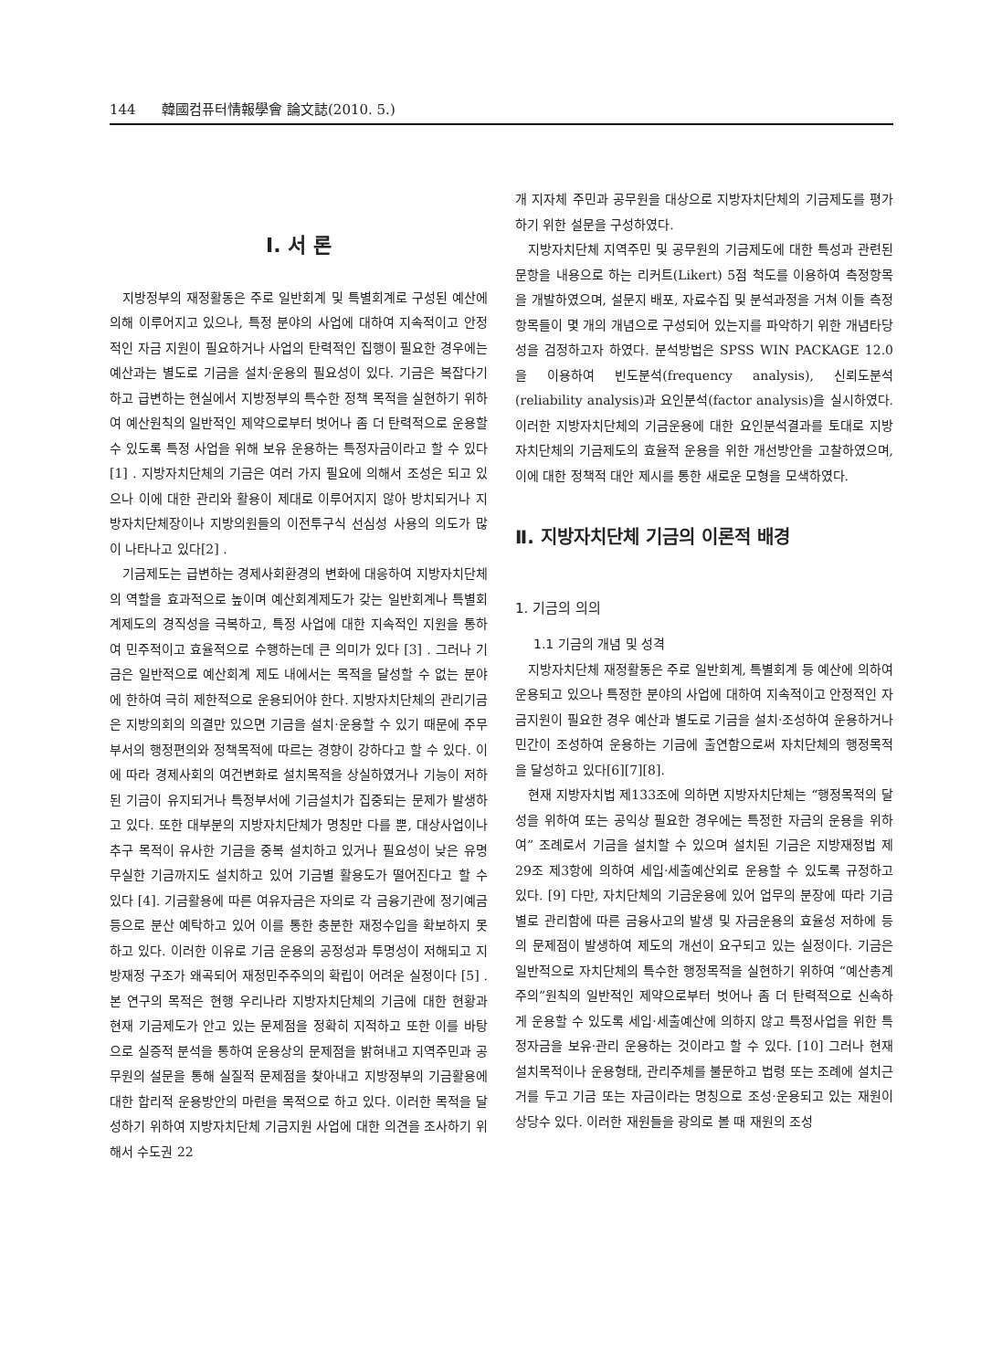144 韓國컴퓨터情報學會 論文誌(2010. 5.)
Ⅰ. 서 론
지방정부의 재정활동은 주로 일반회계 및 특별회계로 구성된 예산에 의해 이루어지고 있으나, 특정 분야의 사업에 대하여 지속적이고 안정적인 자금 지원이 필요하거나 사업의 탄력적인 집행이 필요한 경우에는 예산과는 별도로 기금을 설치·운용의 필요성이 있다. 기금은 복잡다기하고 급변하는 현실에서 지방정부의 특수한 정책 목적을 실현하기 위하여 예산원칙의 일반적인 제약으로부터 벗어나 좀 더 탄력적으로 운용할 수 있도록 특정 사업을 위해 보유 운용하는 특정자금이라고 할 수 있다 [1] . 지방자치단체의 기금은 여러 가지 필요에 의해서 조성은 되고 있으나 이에 대한 관리와 활용이 제대로 이루어지지 않아 방치되거나 지방자치단체장이나 지방의원들의 이전투구식 선심성 사용의 의도가 많이 나타나고 있다[2] .
기금제도는 급변하는 경제사회환경의 변화에 대응하여 지방자치단체의 역할을 효과적으로 높이며 예산회계제도가 갖는 일반회계나 특별회계제도의 경직성을 극복하고, 특정 사업에 대한 지속적인 지원을 통하여 민주적이고 효율적으로 수행하는데 큰 의미가 있다 [3] . 그러나 기금은 일반적으로 예산회계 제도 내에서는 목적을 달성할 수 없는 분야에 한하여 극히 제한적으로 운용되어야 한다. 지방자치단체의 관리기금은 지방의회의 의결만 있으면 기금을 설치·운용할 수 있기 때문에 주무부서의 행정편의와 정책목적에 따르는 경향이 강하다고 할 수 있다. 이에 따라 경제사회의 여건변화로 설치목적을 상실하였거나 기능이 저하된 기금이 유지되거나 특정부서에 기금설치가 집중되는 문제가 발생하고 있다. 또한 대부분의 지방자치단체가 명칭만 다를 뿐, 대상사업이나 추구 목적이 유사한 기금을 중복 설치하고 있거나 필요성이 낮은 유명무실한 기금까지도 설치하고 있어 기금별 활용도가 떨어진다고 할 수 있다 [4]. 기금활용에 따른 여유자금은 자의로 각 금융기관에 정기예금 등으로 분산 예탁하고 있어 이를 통한 충분한 재정수입을 확보하지 못하고 있다. 이러한 이유로 기금 운용의 공정성과 투명성이 저해되고 지방재정 구조가 왜곡되어 재정민주주의의 확립이 어려운 실정이다 [5] . 본 연구의 목적은 현행 우리나라 지방자치단체의 기금에 대한 현황과 현재 기금제도가 안고 있는 문제점을 정확히 지적하고 또한 이를 바탕으로 실증적 분석을 통하여 운용상의 문제점을 밝혀내고 지역주민과 공무원의 설문을 통해 실질적 문제점을 찾아내고 지방정부의 기금활용에 대한 합리적 운용방안의 마련을 목적으로 하고 있다. 이러한 목적을 달성하기 위하여 지방자치단체 기금지원 사업에 대한 의견을 조사하기 위해서 수도권 22
개 지자체 주민과 공무원을 대상으로 지방자치단체의 기금제도를 평가하기 위한 설문을 구성하였다.
지방자치단체 지역주민 및 공무원의 기금제도에 대한 특성과 관련된 문항을 내용으로 하는 리커트(Likert) 5점 척도를 이용하여 측정항목을 개발하였으며, 설문지 배포, 자료수집 및 분석과정을 거쳐 이들 측정항목들이 몇 개의 개념으로 구성되어 있는지를 파악하기 위한 개념타당성을 검정하고자 하였다. 분석방법은 SPSS WIN PACKAGE 12.0을 이용하여 빈도분석(frequency analysis), 신뢰도분석(reliability analysis)과 요인분석(factor analysis)을 실시하였다. 이러한 지방자치단체의 기금운용에 대한 요인분석결과를 토대로 지방자치단체의 기금제도의 효율적 운용을 위한 개선방안을 고찰하였으며, 이에 대한 정책적 대안 제시를 통한 새로운 모형을 모색하였다.
Ⅱ. 지방자치단체 기금의 이론적 배경
1. 기금의 의의
1.1 기금의 개념 및 성격
지방자치단체 재정활동은 주로 일반회계, 특별회계 등 예산에 의하여 운용되고 있으나 특정한 분야의 사업에 대하여 지속적이고 안정적인 자금지원이 필요한 경우 예산과 별도로 기금을 설치·조성하여 운용하거나 민간이 조성하여 운용하는 기금에 출연함으로써 자치단체의 행정목적을 달성하고 있다[6][7][8].
현재 지방자치법 제133조에 의하면 지방자치단체는 “행정목적의 달성을 위하여 또는 공익상 필요한 경우에는 특정한 자금의 운용을 위하여” 조례로서 기금을 설치할 수 있으며 설치된 기금은 지방재정법 제29조 제3항에 의하여 세입·세출예산외로 운용할 수 있도록 규정하고 있다. [9] 다만, 자치단체의 기금운용에 있어 업무의 분장에 따라 기금별로 관리함에 따른 금융사고의 발생 및 자금운용의 효율성 저하에 등의 문제점이 발생하여 제도의 개선이 요구되고 있는 실정이다. 기금은 일반적으로 자치단체의 특수한 행정목적을 실현하기 위하여 “예산총계주의”원칙의 일반적인 제약으로부터 벗어나 좀 더 탄력적으로 신속하게 운용할 수 있도록 세입·세출예산에 의하지 않고 특정사업을 위한 특정자금을 보유·관리 운용하는 것이라고 할 수 있다. [10] 그러나 현재 설치목적이나 운용형태, 관리주체를 불문하고 법령 또는 조례에 설치근거를 두고 기금 또는 자금이라는 명칭으로 조성·운용되고 있는 재원이 상당수 있다. 이러한 재원들을 광의로 볼 때 재원의 조성